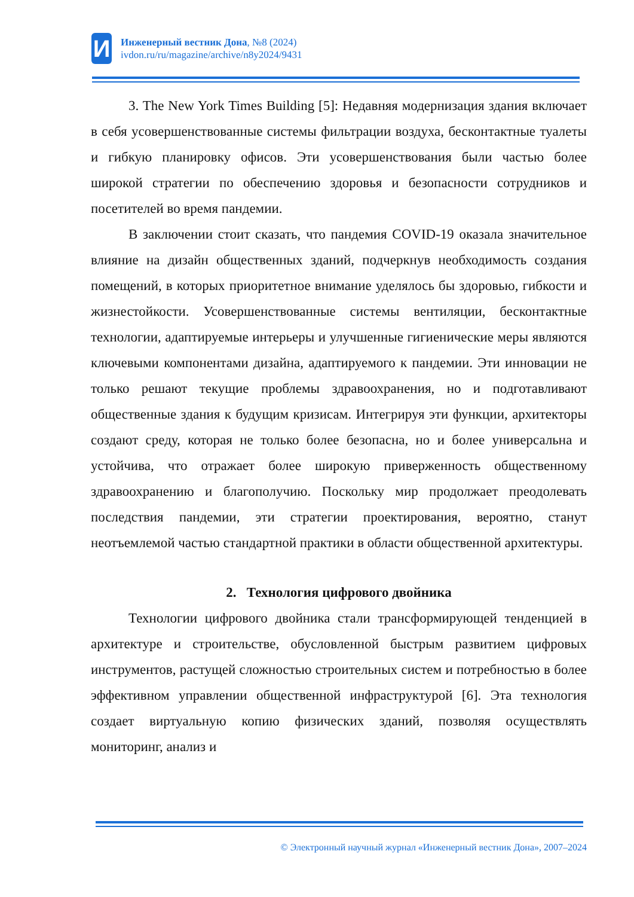И
Инженерный вестник Дона, №8 (2024)
ivdon.ru/ru/magazine/archive/n8y2024/9431
3. The New York Times Building [5]: Недавняя модернизация здания включает в себя усовершенствованные системы фильтрации воздуха, бесконтактные туалеты и гибкую планировку офисов. Эти усовершенствования были частью более широкой стратегии по обеспечению здоровья и безопасности сотрудников и посетителей во время пандемии.
В заключении стоит сказать, что пандемия COVID-19 оказала значительное влияние на дизайн общественных зданий, подчеркнув необходимость создания помещений, в которых приоритетное внимание уделялось бы здоровью, гибкости и жизнестойкости. Усовершенствованные системы вентиляции, бесконтактные технологии, адаптируемые интерьеры и улучшенные гигиенические меры являются ключевыми компонентами дизайна, адаптируемого к пандемии. Эти инновации не только решают текущие проблемы здравоохранения, но и подготавливают общественные здания к будущим кризисам. Интегрируя эти функции, архитекторы создают среду, которая не только более безопасна, но и более универсальна и устойчива, что отражает более широкую приверженность общественному здравоохранению и благополучию. Поскольку мир продолжает преодолевать последствия пандемии, эти стратегии проектирования, вероятно, станут неотъемлемой частью стандартной практики в области общественной архитектуры.
2. Технология цифрового двойника
Технологии цифрового двойника стали трансформирующей тенденцией в архитектуре и строительстве, обусловленной быстрым развитием цифровых инструментов, растущей сложностью строительных систем и потребностью в более эффективном управлении общественной инфраструктурой [6]. Эта технология создает виртуальную копию физических зданий, позволяя осуществлять мониторинг, анализ и
© Электронный научный журнал «Инженерный вестник Дона», 2007–2024